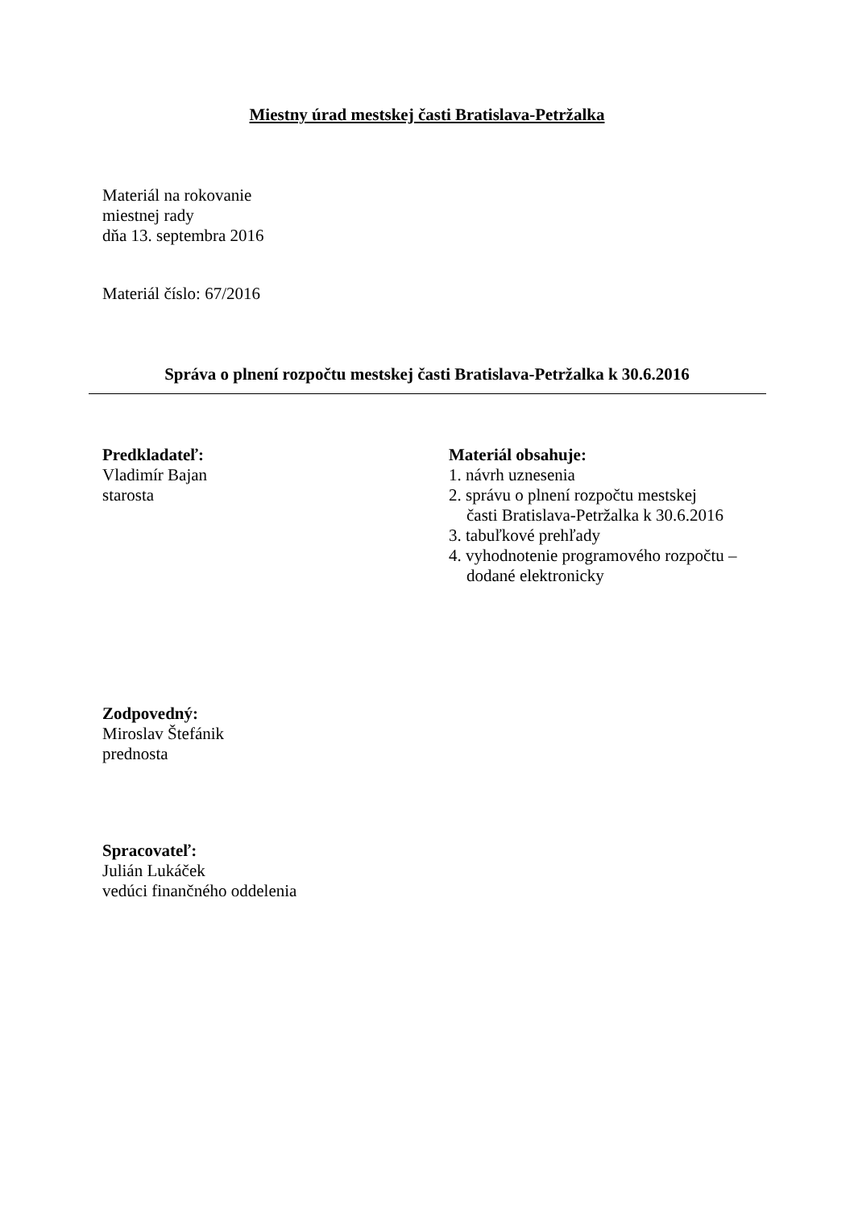Miestny úrad mestskej časti Bratislava-Petržalka
Materiál na rokovanie
miestnej rady
dňa 13. septembra 2016
Materiál číslo: 67/2016
Správa o plnení rozpočtu mestskej časti Bratislava-Petržalka k 30.6.2016
Predkladateľ:
Vladimír Bajan
starosta
Materiál obsahuje:
1. návrh uznesenia
2. správu o plnení rozpočtu mestskej
časti Bratislava-Petržalka k 30.6.2016
3. tabuľkové prehľady
4. vyhodnotenie programového rozpočtu –
dodané elektronicky
Zodpovedný:
Miroslav Štefánik
prednosta
Spracovateľ:
Julián Lukáček
vedúci finančného oddelenia